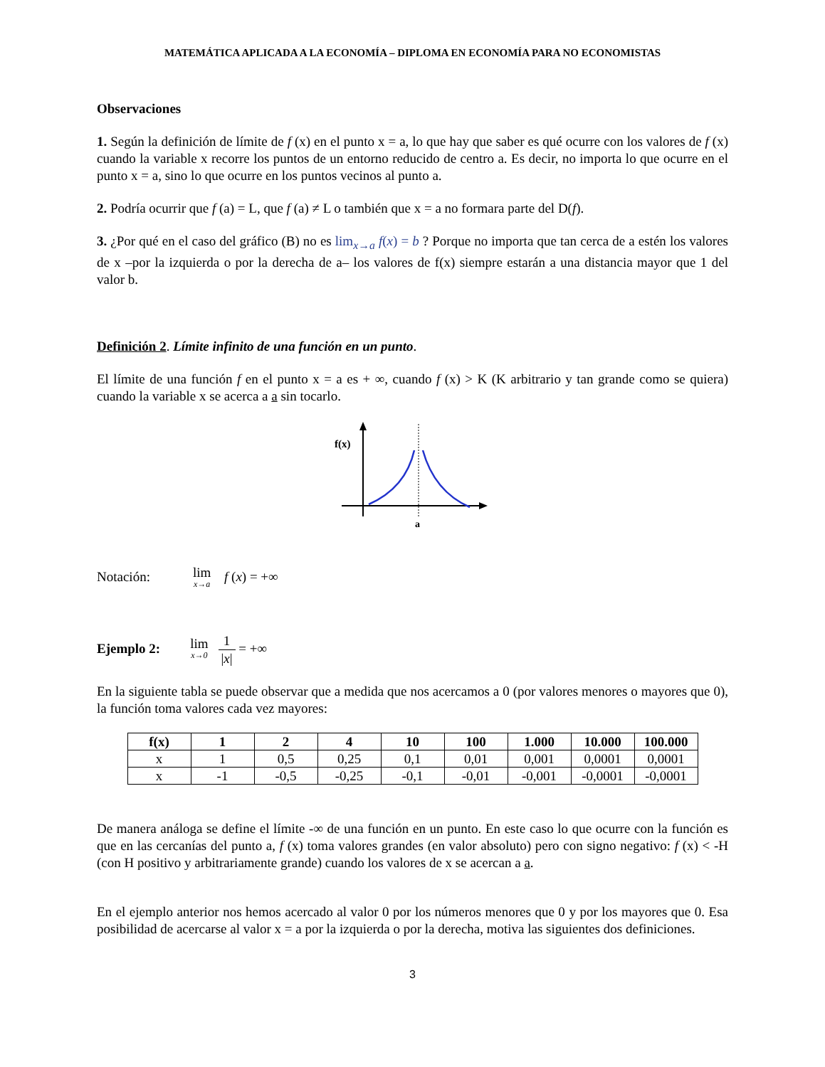MATEMÁTICA APLICADA A LA ECONOMÍA – DIPLOMA EN ECONOMÍA PARA NO ECONOMISTAS
Observaciones
1. Según la definición de límite de f (x) en el punto x = a, lo que hay que saber es qué ocurre con los valores de f (x) cuando la variable x recorre los puntos de un entorno reducido de centro a. Es decir, no importa lo que ocurre en el punto x = a, sino lo que ocurre en los puntos vecinos al punto a.
2. Podría ocurrir que f (a) = L, que f (a) ≠ L o también que x = a no formara parte del D(f).
3. ¿Por qué en el caso del gráfico (B) no es lim<sub>x→a</sub> f(x) = b ? Porque no importa que tan cerca de a estén los valores de x –por la izquierda o por la derecha de a– los valores de f(x) siempre estarán a una distancia mayor que 1 del valor b.
Definición 2. Límite infinito de una función en un punto.
El límite de una función f en el punto x = a es + ∞, cuando f (x) > K (K arbitrario y tan grande como se quiera) cuando la variable x se acerca a a sin tocarlo.
f(x)
a
Notación: lim x→a f (x) = +∞
Ejemplo 2: lim x→0 1 |x| = +∞
En la siguiente tabla se puede observar que a medida que nos acercamos a 0 (por valores menores o mayores que 0), la función toma valores cada vez mayores:
| f(x) | 1 | 2 | 4 | 10 | 100 | 1.000 | 10.000 | 100.000 |
| --- | --- | --- | --- | --- | --- | --- | --- | --- |
| x | 1 | 0,5 | 0,25 | 0,1 | 0,01 | 0,001 | 0,0001 | 0,0001 |
| x | -1 | -0,5 | -0,25 | -0,1 | -0,01 | -0,001 | -0,0001 | -0,0001 |
De manera análoga se define el límite -∞ de una función en un punto. En este caso lo que ocurre con la función es que en las cercanías del punto a, f (x) toma valores grandes (en valor absoluto) pero con signo negativo: f (x) < -H (con H positivo y arbitrariamente grande) cuando los valores de x se acercan a a.
En el ejemplo anterior nos hemos acercado al valor 0 por los números menores que 0 y por los mayores que 0. Esa posibilidad de acercarse al valor x = a por la izquierda o por la derecha, motiva las siguientes dos definiciones.
3